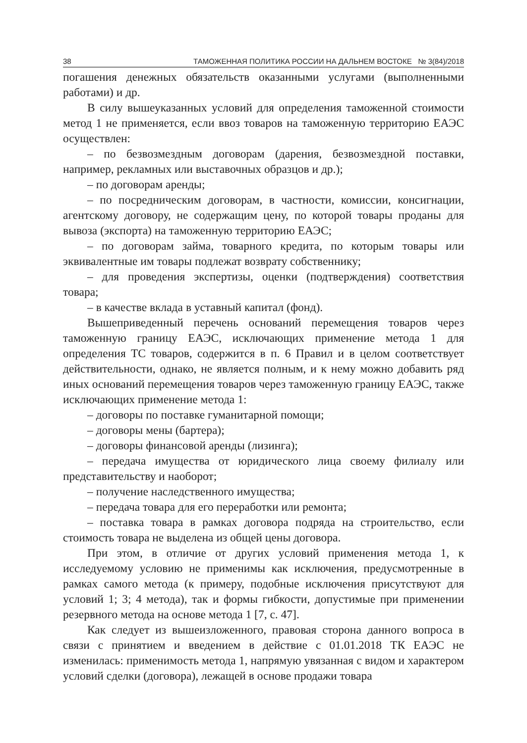38 ТАМОЖЕННАЯ ПОЛИТИКА РОССИИ НА ДАЛЬНЕМ ВОСТОКЕ № 3(84)/2018
погашения денежных обязательств оказанными услугами (выполненными работами) и др.
В силу вышеуказанных условий для определения таможенной стоимости метод 1 не применяется, если ввоз товаров на таможенную территорию ЕАЭС осуществлен:
– по безвозмездным договорам (дарения, безвозмездной поставки, например, рекламных или выставочных образцов и др.);
– по договорам аренды;
– по посредническим договорам, в частности, комиссии, консигнации, агентскому договору, не содержащим цену, по которой товары проданы для вывоза (экспорта) на таможенную территорию ЕАЭС;
– по договорам займа, товарного кредита, по которым товары или эквивалентные им товары подлежат возврату собственнику;
– для проведения экспертизы, оценки (подтверждения) соответствия товара;
– в качестве вклада в уставный капитал (фонд).
Вышеприведенный перечень оснований перемещения товаров через таможенную границу ЕАЭС, исключающих применение метода 1 для определения ТС товаров, содержится в п. 6 Правил и в целом соответствует действительности, однако, не является полным, и к нему можно добавить ряд иных оснований перемещения товаров через таможенную границу ЕАЭС, также исключающих применение метода 1:
– договоры по поставке гуманитарной помощи;
– договоры мены (бартера);
– договоры финансовой аренды (лизинга);
– передача имущества от юридического лица своему филиалу или представительству и наоборот;
– получение наследственного имущества;
– передача товара для его переработки или ремонта;
– поставка товара в рамках договора подряда на строительство, если стоимость товара не выделена из общей цены договора.
При этом, в отличие от других условий применения метода 1, к исследуемому условию не применимы как исключения, предусмотренные в рамках самого метода (к примеру, подобные исключения присутствуют для условий 1; 3; 4 метода), так и формы гибкости, допустимые при применении резервного метода на основе метода 1 [7, с. 47].
Как следует из вышеизложенного, правовая сторона данного вопроса в связи с принятием и введением в действие с 01.01.2018 ТК ЕАЭС не изменилась: применимость метода 1, напрямую увязанная с видом и характером условий сделки (договора), лежащей в основе продажи товара